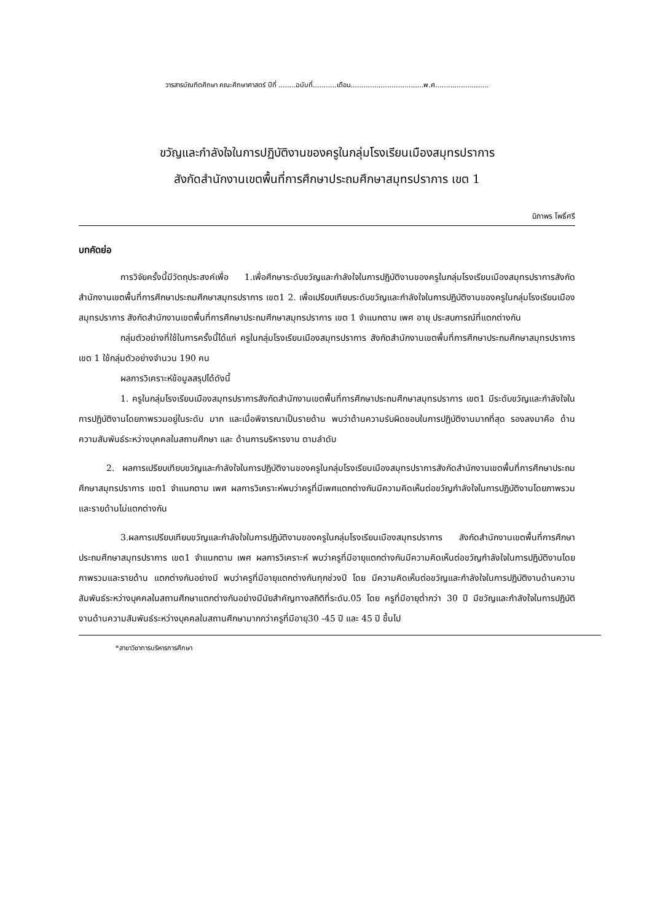วารสารบัณฑิตศึกษา คณะศึกษาศาสตร์ ปีที่ ........ฉบับที่...........เดือน..................................พ.ศ.........................
ขวัญและกำลังใจในการปฏิบัติงานของครูในกลุ่มโรงเรียนเมืองสมุทรปราการ
สังกัดสำนักงานเขตพื้นที่การศึกษาประถมศึกษาสมุทรปราการ เขต 1
นิภาพร โพธิ์ศรี
บทคัดย่อ
การวิจัยครั้งนี้มีวัตถุประสงค์เพื่อ 1.เพื่อศึกษาระดับขวัญและกำลังใจในการปฏิบัติงานของครูในกลุ่มโรงเรียนเมืองสมุทรปราการสังกัดสำนักงานเขตพื้นที่การศึกษาประถมศึกษาสมุทรปราการ เขต1 2. เพื่อเปรียบเทียบระดับขวัญและกำลังใจในการปฏิบัติงานของครูในกลุ่มโรงเรียนเมืองสมุทรปราการ สังกัดสำนักงานเขตพื้นที่การศึกษาประถมศึกษาสมุทรปราการ เขต 1 จำแนกตาม เพศ อายุ ประสบการณ์ที่แตกต่างกัน
กลุ่มตัวอย่างที่ใช้ในการครั้งนี้ได้แก่ ครูในกลุ่มโรงเรียนเมืองสมุทรปราการ สังกัดสำนักงานเขตพื้นที่การศึกษาประถมศึกษาสมุทรปราการ เขต 1 ใช้กลุ่มตัวอย่างจำนวน 190 คน
ผลการวิเคราะห์ข้อมูลสรุปได้ดังนี้
1. ครูในกลุ่มโรงเรียนเมืองสมุทรปราการสังกัดสำนักงานเขตพื้นที่การศึกษาประถมศึกษาสมุทรปราการ เขต1 มีระดับขวัญและกำลังใจในการปฏิบัติงานโดยภาพรวมอยู่ในระดับ มาก และเมื่อพิจารณาเป็นรายด้าน พบว่าด้านความรับผิดชอบในการปฏิบัติงานมากที่สุด รองลงมาคือ ด้านความสัมพันธ์ระหว่างบุคคลในสถานศึกษา และ ด้านการบริหารงาน ตามลำดับ
2. ผลการเปรียบเทียบขวัญและกำลังใจในการปฏิบัติงานของครูในกลุ่มโรงเรียนเมืองสมุทรปราการสังกัดสำนักงานเขตพื้นที่การศึกษาประถมศึกษาสมุทรปราการ เขต1 จำแนกตาม เพศ ผลการวิเคราะห์พบว่าครูที่มีเพศแตกต่างกันมีความคิดเห็นต่อขวัญกำลังใจในการปฏิบัติงานโดยภาพรวมและรายด้านไม่แตกต่างกัน
3.ผลการเปรียบเทียบขวัญและกำลังใจในการปฏิบัติงานของครูในกลุ่มโรงเรียนเมืองสมุทรปราการ สังกัดสำนักงานเขตพื้นที่การศึกษาประถมศึกษาสมุทรปราการ เขต1 จำแนกตาม เพศ ผลการวิเคราะห์ พบว่าครูที่มีอายุแตกต่างกันมีความคิดเห็นต่อขวัญกำลังใจในการปฏิบัติงานโดยภาพรวมและรายด้าน แตกต่างกันอย่างมี พบว่าครูที่มีอายุแตกต่างกันทุกช่วงปี โดย มีความคิดเห็นต่อขวัญและกำลังใจในการปฏิบัติงานด้านความสัมพันธ์ระหว่างบุคคลในสถานศึกษาแตกต่างกันอย่างมีนัยสำคัญทางสถิติที่ระดับ.05 โดย ครูที่มีอายุต่ำกว่า 30 ปี มีขวัญและกำลังใจในการปฏิบัติงานด้านความสัมพันธ์ระหว่างบุคคลในสถานศึกษามากกว่าครูที่มีอายุ30 -45 ปี และ 45 ปี ขึ้นไป
*สาขาวิชาการบริหารการศึกษา